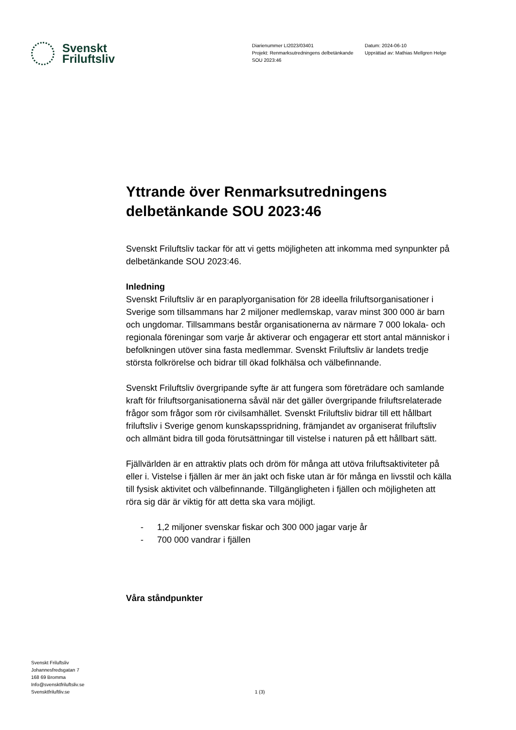Svenskt
Friluftsliv
Diarienummer LI2023/03401
Projekt: Renmarksutredningens delbetänkande SOU 2023:46
Datum: 2024-06-10
Upprättad av: Mathias Mellgren Helge
Yttrande över Renmarksutredningens delbetänkande SOU 2023:46
Svenskt Friluftsliv tackar för att vi getts möjligheten att inkomma med synpunkter på delbetänkande SOU 2023:46.
Inledning
Svenskt Friluftsliv är en paraplyorganisation för 28 ideella friluftsorganisationer i Sverige som tillsammans har 2 miljoner medlemskap, varav minst 300 000 är barn och ungdomar. Tillsammans består organisationerna av närmare 7 000 lokala- och regionala föreningar som varje år aktiverar och engagerar ett stort antal människor i befolkningen utöver sina fasta medlemmar. Svenskt Friluftsliv är landets tredje största folkrörelse och bidrar till ökad folkhälsa och välbefinnande.
Svenskt Friluftsliv övergripande syfte är att fungera som företrädare och samlande kraft för friluftsorganisationerna såväl när det gäller övergripande friluftsrelaterade frågor som frågor som rör civilsamhället. Svenskt Friluftsliv bidrar till ett hållbart friluftsliv i Sverige genom kunskapsspridning, främjandet av organiserat friluftsliv och allmänt bidra till goda förutsättningar till vistelse i naturen på ett hållbart sätt.
Fjällvärlden är en attraktiv plats och dröm för många att utöva friluftsaktiviteter på eller i. Vistelse i fjällen är mer än jakt och fiske utan är för många en livsstil och källa till fysisk aktivitet och välbefinnande. Tillgängligheten i fjällen och möjligheten att röra sig där är viktig för att detta ska vara möjligt.
- 1,2 miljoner svenskar fiskar och 300 000 jagar varje år
- 700 000 vandrar i fjällen
Våra ståndpunkter
Svenskt Friluftsliv
Johannesfredsgatan 7
168 69 Bromma
Info@svensktfriluftsliv.se
Svensktfriluftliv.se
1 (3)